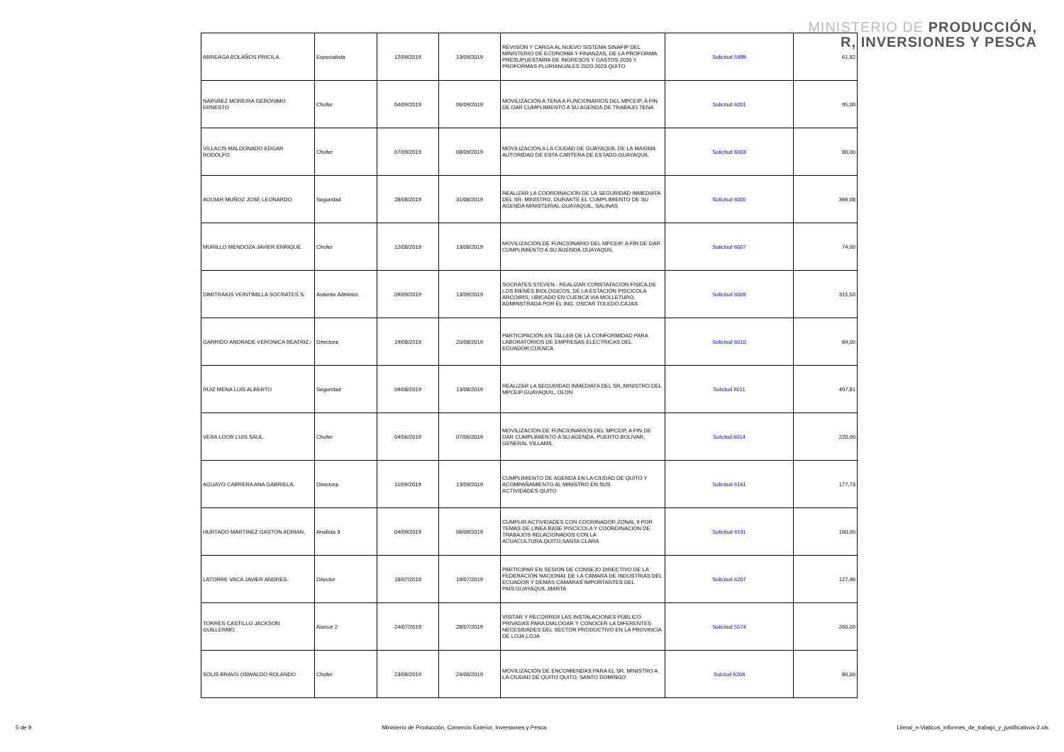MINISTERIO DE PRODUCCIÓN,
R, INVERSIONES Y PESCA
| ARREAGA BOLAÑOS PRICILA. | Especialista | 12/09/2019 | 13/09/2019 | REVISIÓN Y CARGA AL NUEVO SISTEMA SINAFIP DEL MINISTERIO DE ECONOMÍA Y FINANZAS, DE LA PROFORMA PRESUPUESTARIA DE INGRESOS Y GASTOS 2020 Y PROFORMAS PLURIANUALES 2020-2023.QUITO | Solicitud 5999 | 61,82 |
| NARVAEZ MOREIRA GERONIMO ERNESTO | Chofer | 04/09/2019 | 06/09/2019 | MOVILIZACIÓN A TENA A FUNCIONARIOS DEL MPCEIP, A FIN DE DAR CUMPLIMIENTO A SU AGENDA DE TRABAJO.TENA | Solicitud 6001 | 95,00 |
| VILLACIS MALDONADO EDGAR RODOLFO. | Chofer | 07/09/2019 | 08/09/2019 | MOVILIZACIÓN A LA CIUDAD DE GUAYAQUIL DE LA MÁXIMA AUTORIDAD DE ESTA CARTERA DE ESTADO.GUAYAQUIL | Solicitud 6003 | 80,00 |
| AGUIAR MUÑOZ JOSÉ LEONARDO | Seguridad | 28/08/2019 | 31/08/2019 | REALIZAR LA COORDINACIÓN DE LA SEGURIDAD INMEDIATA DEL SR. MINISTRO, DURANTE EL CUMPLIMIENTO DE SU AGENDA MINISTERIAL.GUAYAQUIL, SALINAS | Solicitud 6005 | 366,08 |
| MURILLO MENDOZA JAVIER ENRIQUE. | Chofer | 12/08/2019 | 13/08/2019 | MOVILIZACIÓN DE FUNCIONARIO DEL MPCEIP, A FÍN DE DAR CUMPLIMIENTO A SU AGENDA.GUAYAQUIL | Solicitud 6007 | 74,00 |
| DIMITRAKIS VEINTIMILLA SOCRATES S. | Asitente Administ. | 09/09/2019 | 13/09/2019 | SOCRATES STEVEN.- REALIZAR CONSTATACIÓN FÍSICA DE LOS BIENES BIOLÓGICOS, DE LA ESTACIÓN PISCICOLA ARCOIRIS, UBICADO EN CUENCA VIA MOLLETURO, ADMINSTRADA POR EL ING. OSCAR TOLEDO.CAJAS | Solicitud 6009 | 315,50 |
| GARRIDO ANDRADE VERONICA BEATRIZ.- | Directora | 19/08/2019 | 20/08/2019 | PARTICIPACIÓN EN TALLER DE LA CONFORMIDAD PARA LABORATORIOS DE EMPRESAS ELÉCTRICAS DEL ECUADOR.CUENCA | Solicitud 6010 | 84,00 |
| RUIZ MENA LUIS ALBERTO | Seguridad | 09/08/2019 | 13/08/2019 | REALIZAR LA SEGURIDAD INMEDIATA DEL SR. MINISTRO DEL MPCEIP.GUAYAQUIL, OLON | Solictud 6011 | 497,81 |
| VERA LOOR LUIS SAUL. | Chofer | 04/06/2019 | 07/06/2019 | MOVILIZACIÓN DE FUNCIONARIOS DEL MPCEIP, A FIN DE DAR CUMPLIMIENTO A SU AGENDA. PUERTO BOLIVAR, GENERAL VILLAMIL | Solictud 6014 | 220,00 |
| AGUAYO CABRERA ANA GABRIELA. | Directora | 11/09/2019 | 13/09/2019 | CUMPLIMIENTO DE AGENDA EN LA CIUDAD DE QUITO Y ACOMPAÑAMIENTO AL MINISTRO EN SUS ACTIVIDADES.QUITO | Solicitud 6161 | 177,73 |
| HURTADO MARTINEZ GASTON ADRIAN. | Analista 3 | 04/09/2019 | 06/09/2019 | CUMPLIR ACTIVIDADES CON COORINADOR ZONAL 9 POR TEMAS DE LINEA BASE PISCÍCOLA Y COORDINACIÓN DE TRABAJOS RELACIONADOS CON LA ACUACULTURA.QUITO,SANTA CLARA | Solicitud 6191 | 160,00 |
| LATORRE VACA JAVIER ANDRÉS. | Director | 18/07/2019 | 19/07/2019 | PARTICIPAR EN SESIÓN DE CONSEJO DIRECTIVO DE LA FEDERACIÓN NACIONAL DE LA CÁMARA DE INDUSTRIAS DEL ECUADOR Y DEMÁS CÁMARAS IMPORTANTES DEL PAÍS.GUAYAQUIL,MANTA | Solicitud 6207 | 127,46 |
| TORRES CASTILLO JACKSON GUILLERMO. | Asesor 2 | 24/07/2019 | 28/07/2019 | VISITAR Y RECORRER LAS INSTALACIONES PÚBLICO-PRIVADAS PARA DIALOGAR Y CONOCER LA DIFERENTES NECESIDADES DEL SECTOR PRODUCTIVO EN LA PROVINCIA DE LOJA.LOJA | Solicitud 5574 | 260,00 |
| SOLIS BRAVO OSWALDO ROLANDO | Chofer | 23/08/2019 | 24/08/2019 | MOVILIZACIÓN DE ENCOMIENDAS PARA EL SR. MINISTRO A LA CIUDAD DE QUITO.QUITO, SANTO DOMINGO | Solctud 6208 | 80,00 |
5 de 9 Ministerio de Producción, Comercio Exterior, Inversiones y Pesca Literal_n-Viaticos_informes_de_trabajo_y_justificativos-2.xls